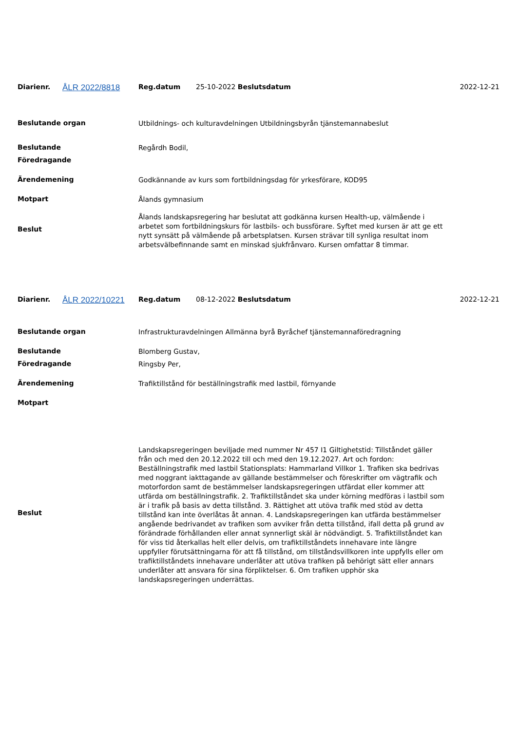| Diarienr. | ÅLR 2022/8818 | Reg.datum | 25-10-2022 Beslutsdatum | 2022-12-21 |
| Beslutande organ | Utbildnings- och kulturavdelningen Utbildningsbyrån tjänstemannabeslut | |
| Beslutande | Regårdh Bodil, | |
| Föredragande | | |
| Ärendemening | Godkännande av kurs som fortbildningsdag för yrkesförare, KOD95 | |
| Motpart | Ålands gymnasium | |
| Beslut | Ålands landskapsregering har beslutat att godkänna kursen Health-up, välmående i arbetet som fortbildningskurs för lastbils- och bussförare. Syftet med kursen är att ge ett nytt synsätt på välmående på arbetsplatsen. Kursen strävar till synliga resultat inom arbetsvälbefinnande samt en minskad sjukfrånvaro. Kursen omfattar 8 timmar. | |
| Diarienr. | ÅLR 2022/10221 | Reg.datum | 08-12-2022 Beslutsdatum | 2022-12-21 |
| Beslutande organ | Infrastrukturavdelningen Allmänna byrå Byråchef tjänstemannaföredragning | |
| Beslutande | Blomberg Gustav, | |
| Föredragande | Ringsby Per, | |
| Ärendemening | Trafiktillstånd för beställningstrafik med lastbil, förnyande | |
| Motpart | | |
| Beslut | Landskapsregeringen beviljade med nummer Nr 457 I1 Giltighetstid: Tillståndet gäller från och med den 20.12.2022 till och med den 19.12.2027. Art och fordon: Beställningstrafik med lastbil Stationsplats: Hammarland Villkor 1. Trafiken ska bedrivas med noggrant iakttagande av gällande bestämmelser och föreskrifter om vägtrafik och motorfordon samt de bestämmelser landskapsregeringen utfärdat eller kommer att utfärda om beställningstrafik. 2. Trafiktillståndet ska under körning medföras i lastbil som är i trafik på basis av detta tillstånd. 3. Rättighet att utöva trafik med stöd av detta tillstånd kan inte överlåtas åt annan. 4. Landskapsregeringen kan utfärda bestämmelser angående bedrivandet av trafiken som avviker från detta tillstånd, ifall detta på grund av förändrade förhållanden eller annat synnerligt skäl är nödvändigt. 5. Trafiktillståndet kan för viss tid återkallas helt eller delvis, om trafiktillståndets innehavare inte längre uppfyller förutsättningarna för att få tillstånd, om tillståndsvillkoren inte uppfylls eller om trafiktillståndets innehavare underlåter att utöva trafiken på behörigt sätt eller annars underlåter att ansvara för sina förpliktelser. 6. Om trafiken upphör ska landskapsregeringen underrättas. | |